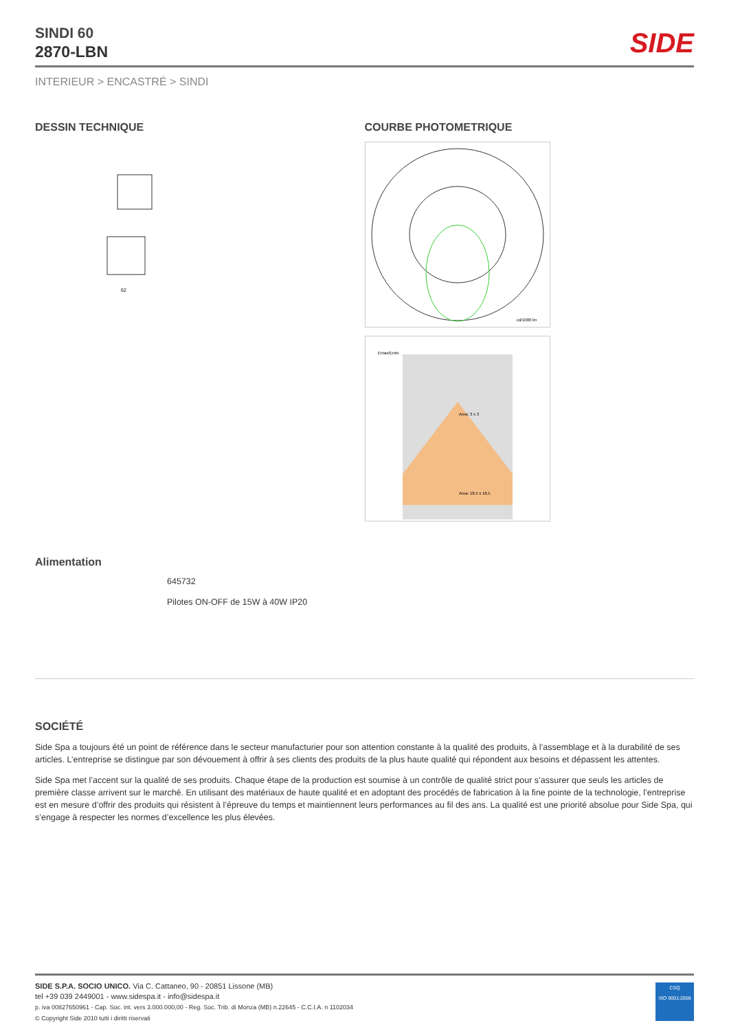SIDE
SINDI 60
2870-LBN
INTERIEUR > ENCASTRÉ > SINDI
DESSIN TECHNIQUE
62
COURBE PHOTOMETRIQUE
cd/1000 lm
Emax/Emin
Area: 3 x 3
Area: 18.5 x 18.5
Alimentation
645732
Pilotes ON-OFF de 15W à 40W IP20
SOCIÉTÉ
Side Spa a toujours été un point de référence dans le secteur manufacturier pour son attention constante à la qualité des produits, à l’assemblage et à la durabilité de ses articles. L’entreprise se distingue par son dévouement à offrir à ses clients des produits de la plus haute qualité qui répondent aux besoins et dépassent les attentes.
Side Spa met l’accent sur la qualité de ses produits. Chaque étape de la production est soumise à un contrôle de qualité strict pour s’assurer que seuls les articles de première classe arrivent sur le marché. En utilisant des matériaux de haute qualité et en adoptant des procédés de fabrication à la fine pointe de la technologie, l’entreprise est en mesure d’offrir des produits qui résistent à l’épreuve du temps et maintiennent leurs performances au fil des ans. La qualité est une priorité absolue pour Side Spa, qui s’engage à respecter les normes d’excellence les plus élevées.
SIDE S.P.A. SOCIO UNICO. Via C. Cattaneo, 90 - 20851 Lissone (MB)
tel +39 039 2449001 - www.sidespa.it - info@sidespa.it
p. iva 00827650961 - Cap. Soc. int. vers 3.000.000,00 - Reg. Soc. Trib. di Monza (MB) n.22645 - C.C.I.A. n 1102034
© Copyright Side 2010 tutti i diritti riservati
CSQ
ISO 9001:2008